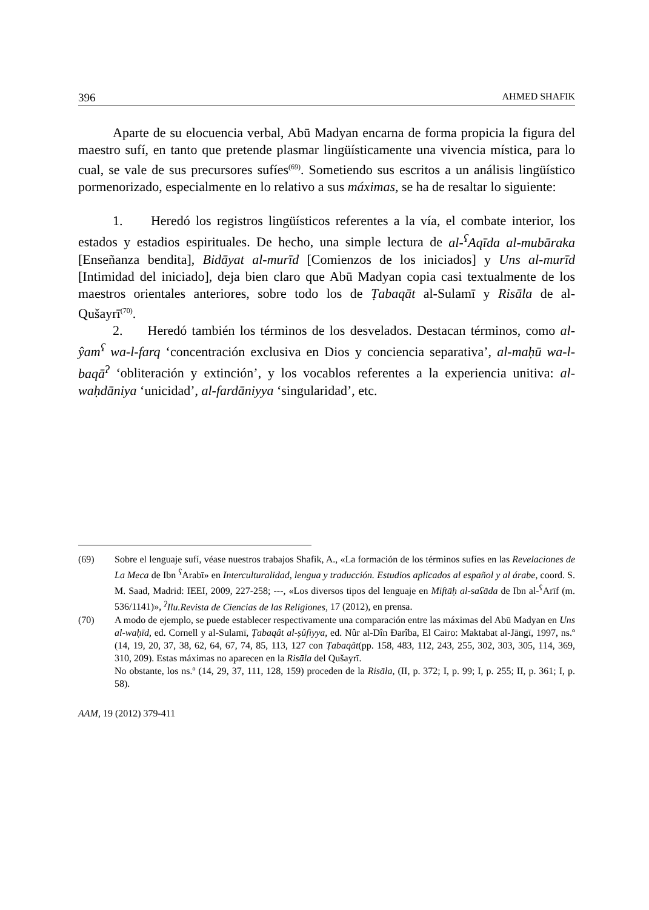396 AHMED SHAFIK
Aparte de su elocuencia verbal, Abū Madyan encarna de forma propicia la figura del maestro sufí, en tanto que pretende plasmar lingüísticamente una vivencia mística, para lo cual, se vale de sus precursores sufíes<sup>(69)</sup>. Sometiendo sus escritos a un análisis lingüístico pormenorizado, especialmente en lo relativo a sus máximas, se ha de resaltar lo siguiente:
1. Heredó los registros lingüísticos referentes a la vía, el combate interior, los estados y estadios espirituales. De hecho, una simple lectura de al-<sup>ʕ</sup>Aqīda al-mubāraka [Enseñanza bendita], Bidāyat al-murīd [Comienzos de los iniciados] y Uns al-murīd [Intimidad del iniciado], deja bien claro que Abū Madyan copia casi textualmente de los maestros orientales anteriores, sobre todo los de Ṭabaqāt al-Sulamī y Risāla de al-Qušayrī<sup>(70)</sup>.
2. Heredó también los términos de los desvelados. Destacan términos, como al-ŷam<sup>ʕ</sup> wa-l-farq ‘concentración exclusiva en Dios y conciencia separativa’, al-maḥū wa-l-baqā<sup>ʔ</sup> ‘obliteración y extinción’, y los vocablos referentes a la experiencia unitiva: al-waḥdāniya ‘unicidad’, al-fardāniyya ‘singularidad’, etc.
(69) Sobre el lenguaje sufí, véase nuestros trabajos Shafik, A., «La formación de los términos sufíes en las Revelaciones de La Meca de Ibn <sup>ʕ</sup>Arabī» en Interculturalidad, lengua y traducción. Estudios aplicados al español y al árabe, coord. S. M. Saad, Madrid: IEEI, 2009, 227-258; ---, «Los diversos tipos del lenguaje en Miftāḥ al-saʕāda de Ibn al-<sup>ʕ</sup>Arīf (m. 536/1141)», <sup>ʔ</sup>Ilu.Revista de Ciencias de las Religiones, 17 (2012), en prensa.
(70) A modo de ejemplo, se puede establecer respectivamente una comparación entre las máximas del Abū Madyan en Uns al-waḥīd, ed. Cornell y al-Sulamī, Ṭabaqât al-ṣûfiyya, ed. Nûr al-Dîn Ðarîba, El Cairo: Maktabat al-Jāngī, 1997, ns.º (14, 19, 20, 37, 38, 62, 64, 67, 74, 85, 113, 127 con Ṭabaqât(pp. 158, 483, 112, 243, 255, 302, 303, 305, 114, 369, 310, 209). Estas máximas no aparecen en la Risāla del Qušayrī.
No obstante, los ns.º (14, 29, 37, 111, 128, 159) proceden de la Risāla, (II, p. 372; I, p. 99; I, p. 255; II, p. 361; I, p. 58).
AAM, 19 (2012) 379-411